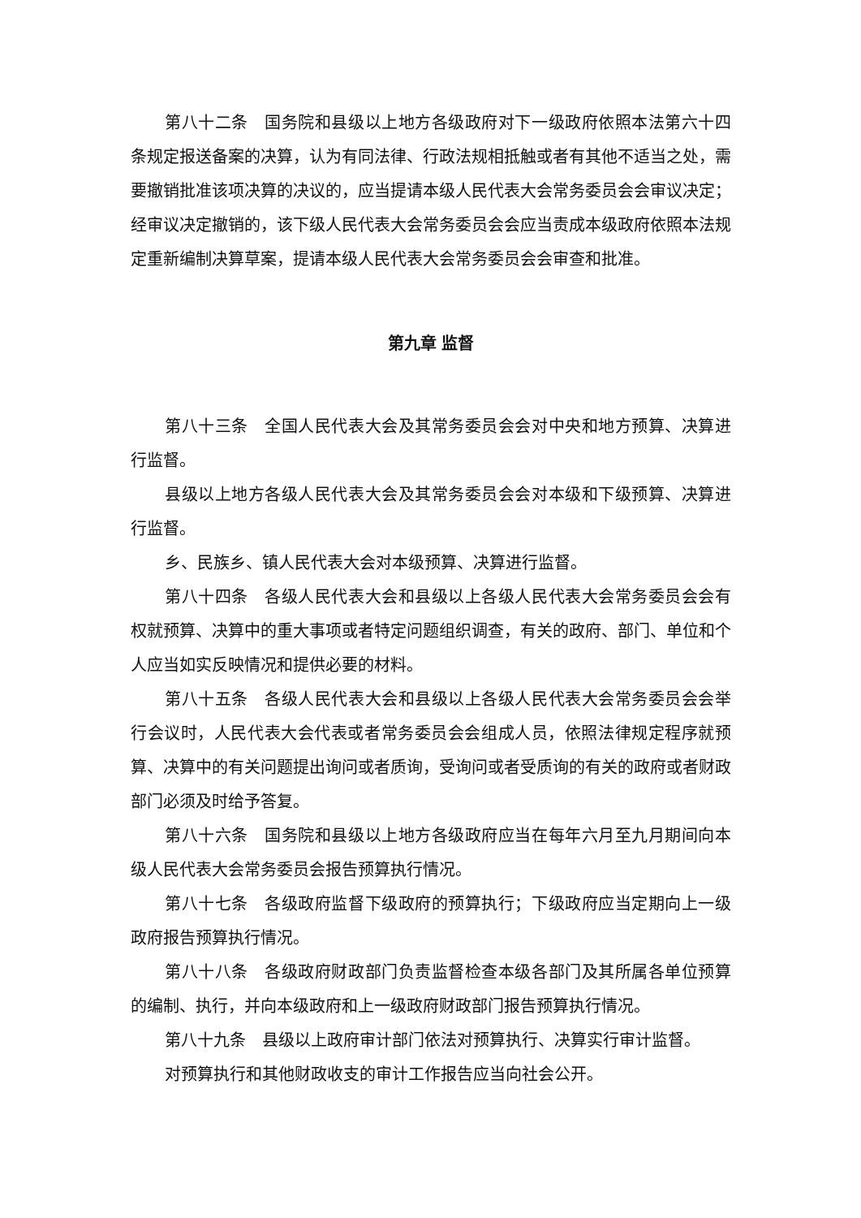第八十二条　国务院和县级以上地方各级政府对下一级政府依照本法第六十四条规定报送备案的决算，认为有同法律、行政法规相抵触或者有其他不适当之处，需要撤销批准该项决算的决议的，应当提请本级人民代表大会常务委员会会审议决定；经审议决定撤销的，该下级人民代表大会常务委员会会应当责成本级政府依照本法规定重新编制决算草案，提请本级人民代表大会常务委员会会审查和批准。
第九章 监督
第八十三条　全国人民代表大会及其常务委员会会对中央和地方预算、决算进行监督。
县级以上地方各级人民代表大会及其常务委员会会对本级和下级预算、决算进行监督。
乡、民族乡、镇人民代表大会对本级预算、决算进行监督。
第八十四条　各级人民代表大会和县级以上各级人民代表大会常务委员会会有权就预算、决算中的重大事项或者特定问题组织调查，有关的政府、部门、单位和个人应当如实反映情况和提供必要的材料。
第八十五条　各级人民代表大会和县级以上各级人民代表大会常务委员会会举行会议时，人民代表大会代表或者常务委员会会组成人员，依照法律规定程序就预算、决算中的有关问题提出询问或者质询，受询问或者受质询的有关的政府或者财政部门必须及时给予答复。
第八十六条　国务院和县级以上地方各级政府应当在每年六月至九月期间向本级人民代表大会常务委员会报告预算执行情况。
第八十七条　各级政府监督下级政府的预算执行；下级政府应当定期向上一级政府报告预算执行情况。
第八十八条　各级政府财政部门负责监督检查本级各部门及其所属各单位预算的编制、执行，并向本级政府和上一级政府财政部门报告预算执行情况。
第八十九条　县级以上政府审计部门依法对预算执行、决算实行审计监督。
对预算执行和其他财政收支的审计工作报告应当向社会公开。